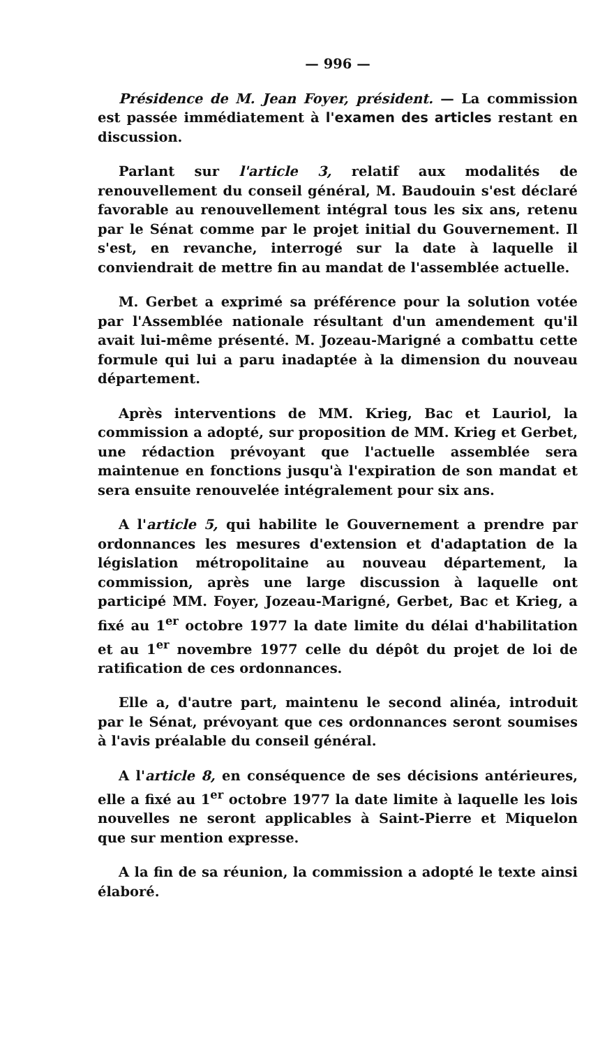— 996 —
Présidence de M. Jean Foyer, président. — La commission est passée immédiatement à l'examen des articles restant en discussion.
Parlant sur l'article 3, relatif aux modalités de renouvellement du conseil général, M. Baudouin s'est déclaré favorable au renouvellement intégral tous les six ans, retenu par le Sénat comme par le projet initial du Gouvernement. Il s'est, en revanche, interrogé sur la date à laquelle il conviendrait de mettre fin au mandat de l'assemblée actuelle.
M. Gerbet a exprimé sa préférence pour la solution votée par l'Assemblée nationale résultant d'un amendement qu'il avait lui-même présenté. M. Jozeau-Marigné a combattu cette formule qui lui a paru inadaptée à la dimension du nouveau département.
Après interventions de MM. Krieg, Bac et Lauriol, la commission a adopté, sur proposition de MM. Krieg et Gerbet, une rédaction prévoyant que l'actuelle assemblée sera maintenue en fonctions jusqu'à l'expiration de son mandat et sera ensuite renouvelée intégralement pour six ans.
A l'article 5, qui habilite le Gouvernement a prendre par ordonnances les mesures d'extension et d'adaptation de la législation métropolitaine au nouveau département, la commission, après une large discussion à laquelle ont participé MM. Foyer, Jozeau-Marigné, Gerbet, Bac et Krieg, a fixé au 1<sup>er</sup> octobre 1977 la date limite du délai d'habilitation et au 1<sup>er</sup> novembre 1977 celle du dépôt du projet de loi de ratification de ces ordonnances.
Elle a, d'autre part, maintenu le second alinéa, introduit par le Sénat, prévoyant que ces ordonnances seront soumises à l'avis préalable du conseil général.
A l'article 8, en conséquence de ses décisions antérieures, elle a fixé au 1<sup>er</sup> octobre 1977 la date limite à laquelle les lois nouvelles ne seront applicables à Saint-Pierre et Miquelon que sur mention expresse.
A la fin de sa réunion, la commission a adopté le texte ainsi élaboré.